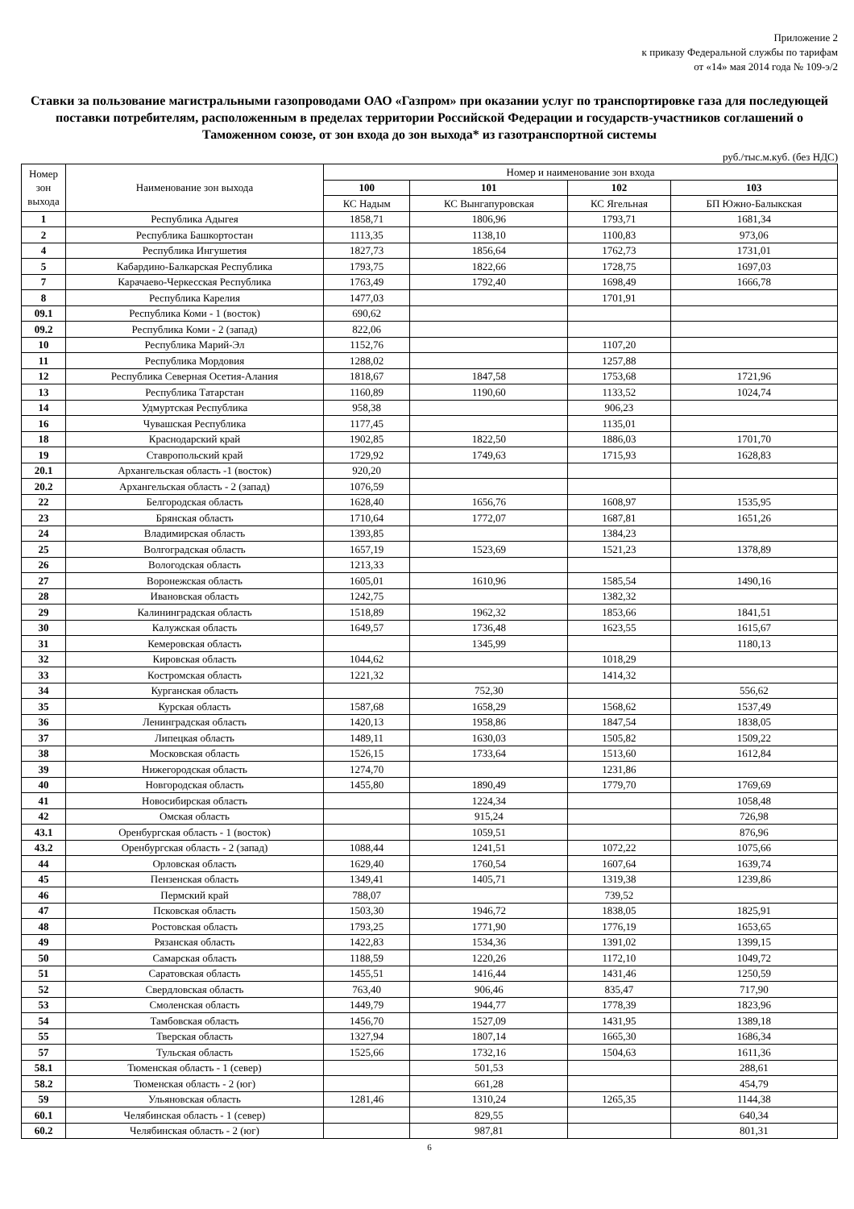Приложение 2
к приказу Федеральной службы по тарифам
от «14» мая 2014 года № 109-э/2
Ставки за пользование магистральными газопроводами ОАО «Газпром» при оказании услуг по транспортировке газа для последующей поставки потребителям, расположенным в пределах территории Российской Федерации и государств-участников соглашений о Таможенном союзе, от зон входа до зон выхода* из газотранспортной системы
руб./тыс.м.куб. (без НДС)
| Номер зон выхода | Наименование зон выхода | Номер и наименование зон входа | | | |
| --- | --- | --- | --- | --- | --- |
| | | 100 | 101 | 102 | 103 |
| | | КС Надым | КС Вынгапуровская | КС Ягельная | БП Южно-Балыкская |
| 1 | Республика Адыгея | 1858,71 | 1806,96 | 1793,71 | 1681,34 |
| 2 | Республика Башкортостан | 1113,35 | 1138,10 | 1100,83 | 973,06 |
| 4 | Республика Ингушетия | 1827,73 | 1856,64 | 1762,73 | 1731,01 |
| 5 | Кабардино-Балкарская Республика | 1793,75 | 1822,66 | 1728,75 | 1697,03 |
| 7 | Карачаево-Черкесская Республика | 1763,49 | 1792,40 | 1698,49 | 1666,78 |
| 8 | Республика Карелия | 1477,03 | | 1701,91 | |
| 09.1 | Республика Коми - 1 (восток) | 690,62 | | | |
| 09.2 | Республика Коми - 2 (запад) | 822,06 | | | |
| 10 | Республика Марий-Эл | 1152,76 | | 1107,20 | |
| 11 | Республика Мордовия | 1288,02 | | 1257,88 | |
| 12 | Республика Северная Осетия-Алания | 1818,67 | 1847,58 | 1753,68 | 1721,96 |
| 13 | Республика Татарстан | 1160,89 | 1190,60 | 1133,52 | 1024,74 |
| 14 | Удмуртская Республика | 958,38 | | 906,23 | |
| 16 | Чувашская Республика | 1177,45 | | 1135,01 | |
| 18 | Краснодарский край | 1902,85 | 1822,50 | 1886,03 | 1701,70 |
| 19 | Ставропольский край | 1729,92 | 1749,63 | 1715,93 | 1628,83 |
| 20.1 | Архангельская область -1 (восток) | 920,20 | | | |
| 20.2 | Архангельская область - 2 (запад) | 1076,59 | | | |
| 22 | Белгородская область | 1628,40 | 1656,76 | 1608,97 | 1535,95 |
| 23 | Брянская область | 1710,64 | 1772,07 | 1687,81 | 1651,26 |
| 24 | Владимирская область | 1393,85 | | 1384,23 | |
| 25 | Волгоградская область | 1657,19 | 1523,69 | 1521,23 | 1378,89 |
| 26 | Вологодская область | 1213,33 | | | |
| 27 | Воронежская область | 1605,01 | 1610,96 | 1585,54 | 1490,16 |
| 28 | Ивановская область | 1242,75 | | 1382,32 | |
| 29 | Калининградская область | 1518,89 | 1962,32 | 1853,66 | 1841,51 |
| 30 | Калужская область | 1649,57 | 1736,48 | 1623,55 | 1615,67 |
| 31 | Кемеровская область | | 1345,99 | | 1180,13 |
| 32 | Кировская область | 1044,62 | | 1018,29 | |
| 33 | Костромская область | 1221,32 | | 1414,32 | |
| 34 | Курганская область | | 752,30 | | 556,62 |
| 35 | Курская область | 1587,68 | 1658,29 | 1568,62 | 1537,49 |
| 36 | Ленинградская область | 1420,13 | 1958,86 | 1847,54 | 1838,05 |
| 37 | Липецкая область | 1489,11 | 1630,03 | 1505,82 | 1509,22 |
| 38 | Московская область | 1526,15 | 1733,64 | 1513,60 | 1612,84 |
| 39 | Нижегородская область | 1274,70 | | 1231,86 | |
| 40 | Новгородская область | 1455,80 | 1890,49 | 1779,70 | 1769,69 |
| 41 | Новосибирская область | | 1224,34 | | 1058,48 |
| 42 | Омская область | | 915,24 | | 726,98 |
| 43.1 | Оренбургская область - 1 (восток) | | 1059,51 | | 876,96 |
| 43.2 | Оренбургская область - 2 (запад) | 1088,44 | 1241,51 | 1072,22 | 1075,66 |
| 44 | Орловская область | 1629,40 | 1760,54 | 1607,64 | 1639,74 |
| 45 | Пензенская область | 1349,41 | 1405,71 | 1319,38 | 1239,86 |
| 46 | Пермский край | 788,07 | | 739,52 | |
| 47 | Псковская область | 1503,30 | 1946,72 | 1838,05 | 1825,91 |
| 48 | Ростовская область | 1793,25 | 1771,90 | 1776,19 | 1653,65 |
| 49 | Рязанская область | 1422,83 | 1534,36 | 1391,02 | 1399,15 |
| 50 | Самарская область | 1188,59 | 1220,26 | 1172,10 | 1049,72 |
| 51 | Саратовская область | 1455,51 | 1416,44 | 1431,46 | 1250,59 |
| 52 | Свердловская область | 763,40 | 906,46 | 835,47 | 717,90 |
| 53 | Смоленская область | 1449,79 | 1944,77 | 1778,39 | 1823,96 |
| 54 | Тамбовская область | 1456,70 | 1527,09 | 1431,95 | 1389,18 |
| 55 | Тверская область | 1327,94 | 1807,14 | 1665,30 | 1686,34 |
| 57 | Тульская область | 1525,66 | 1732,16 | 1504,63 | 1611,36 |
| 58.1 | Тюменская область - 1 (север) | | 501,53 | | 288,61 |
| 58.2 | Тюменская область - 2 (юг) | | 661,28 | | 454,79 |
| 59 | Ульяновская область | 1281,46 | 1310,24 | 1265,35 | 1144,38 |
| 60.1 | Челябинская область - 1 (север) | | 829,55 | | 640,34 |
| 60.2 | Челябинская область - 2 (юг) | | 987,81 | | 801,31 |
6